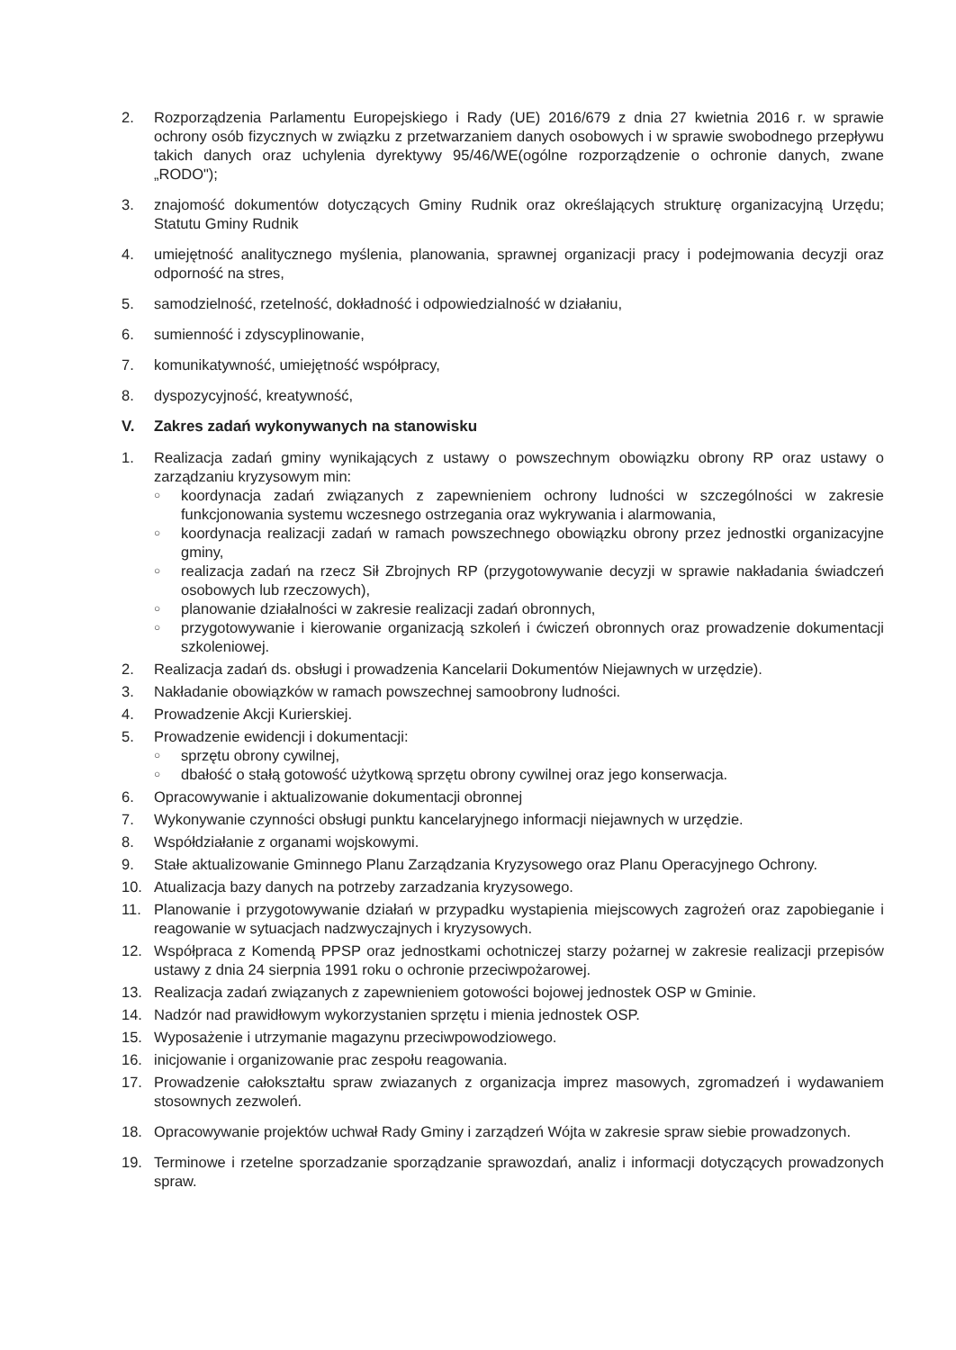2. Rozporządzenia Parlamentu Europejskiego i Rady (UE) 2016/679 z dnia 27 kwietnia 2016 r. w sprawie ochrony osób fizycznych w związku z przetwarzaniem danych osobowych i w sprawie swobodnego przepływu takich danych oraz uchylenia dyrektywy 95/46/WE(ogólne rozporządzenie o ochronie danych, zwane „RODO");
3. znajomość dokumentów dotyczących Gminy Rudnik oraz określających strukturę organizacyjną Urzędu; Statutu Gminy Rudnik
4. umiejętność analitycznego myślenia, planowania, sprawnej organizacji pracy i podejmowania decyzji oraz odporność na stres,
5. samodzielność, rzetelność, dokładność i odpowiedzialność w działaniu,
6. sumienność i zdyscyplinowanie,
7. komunikatywność, umiejętność współpracy,
8. dyspozycyjność, kreatywność,
V. Zakres zadań wykonywanych na stanowisku
1. Realizacja zadań gminy wynikających z ustawy o powszechnym obowiązku obrony RP oraz ustawy o zarządzaniu kryzysowym min:
○ koordynacja zadań związanych z zapewnieniem ochrony ludności w szczególności w zakresie funkcjonowania systemu wczesnego ostrzegania oraz wykrywania i alarmowania,
○ koordynacja realizacji zadań w ramach powszechnego obowiązku obrony przez jednostki organizacyjne gminy,
○ realizacja zadań na rzecz Sił Zbrojnych RP (przygotowywanie decyzji w sprawie nakładania świadczeń osobowych lub rzeczowych),
○ planowanie działalności w zakresie realizacji zadań obronnych,
○ przygotowywanie i kierowanie organizacją szkoleń i ćwiczeń obronnych oraz prowadzenie dokumentacji szkoleniowej.
2. Realizacja zadań ds. obsługi i prowadzenia Kancelarii Dokumentów Niejawnych w urzędzie).
3. Nakładanie obowiązków w ramach powszechnej samoobrony ludności.
4. Prowadzenie Akcji Kurierskiej.
5. Prowadzenie ewidencji i dokumentacji:
○ sprzętu obrony cywilnej,
○ dbałość o stałą gotowość użytkową sprzętu obrony cywilnej oraz jego konserwacja.
6. Opracowywanie i aktualizowanie dokumentacji obronnej
7. Wykonywanie czynności obsługi punktu kancelaryjnego informacji niejawnych w urzędzie.
8. Współdziałanie z organami wojskowymi.
9. Stałe aktualizowanie Gminnego Planu Zarządzania Kryzysowego oraz Planu Operacyjnego Ochrony.
10. Atualizacja bazy danych na potrzeby zarzadzania kryzysowego.
11. Planowanie i przygotowywanie działań w przypadku wystapienia miejscowych zagrożeń oraz zapobieganie i reagowanie w sytuacjach nadzwyczajnych i kryzysowych.
12. Współpraca z Komendą PPSP oraz jednostkami ochotniczej starzy pożarnej w zakresie realizacji przepisów ustawy z dnia 24 sierpnia 1991 roku o ochronie przeciwpożarowej.
13. Realizacja zadań związanych z zapewnieniem gotowości bojowej jednostek OSP w Gminie.
14. Nadzór nad prawidłowym wykorzystanien sprzętu i mienia jednostek OSP.
15. Wyposażenie i utrzymanie magazynu przeciwpowodziowego.
16. inicjowanie i organizowanie prac zespołu reagowania.
17. Prowadzenie całokształtu spraw zwiazanych z organizacja imprez masowych, zgromadzeń i wydawaniem stosownych zezwoleń.
18. Opracowywanie projektów uchwał Rady Gminy i zarządzeń Wójta w zakresie spraw siebie prowadzonych.
19. Terminowe i rzetelne sporzadzanie sporządzanie sprawozdań, analiz i informacji dotyczących prowadzonych spraw.